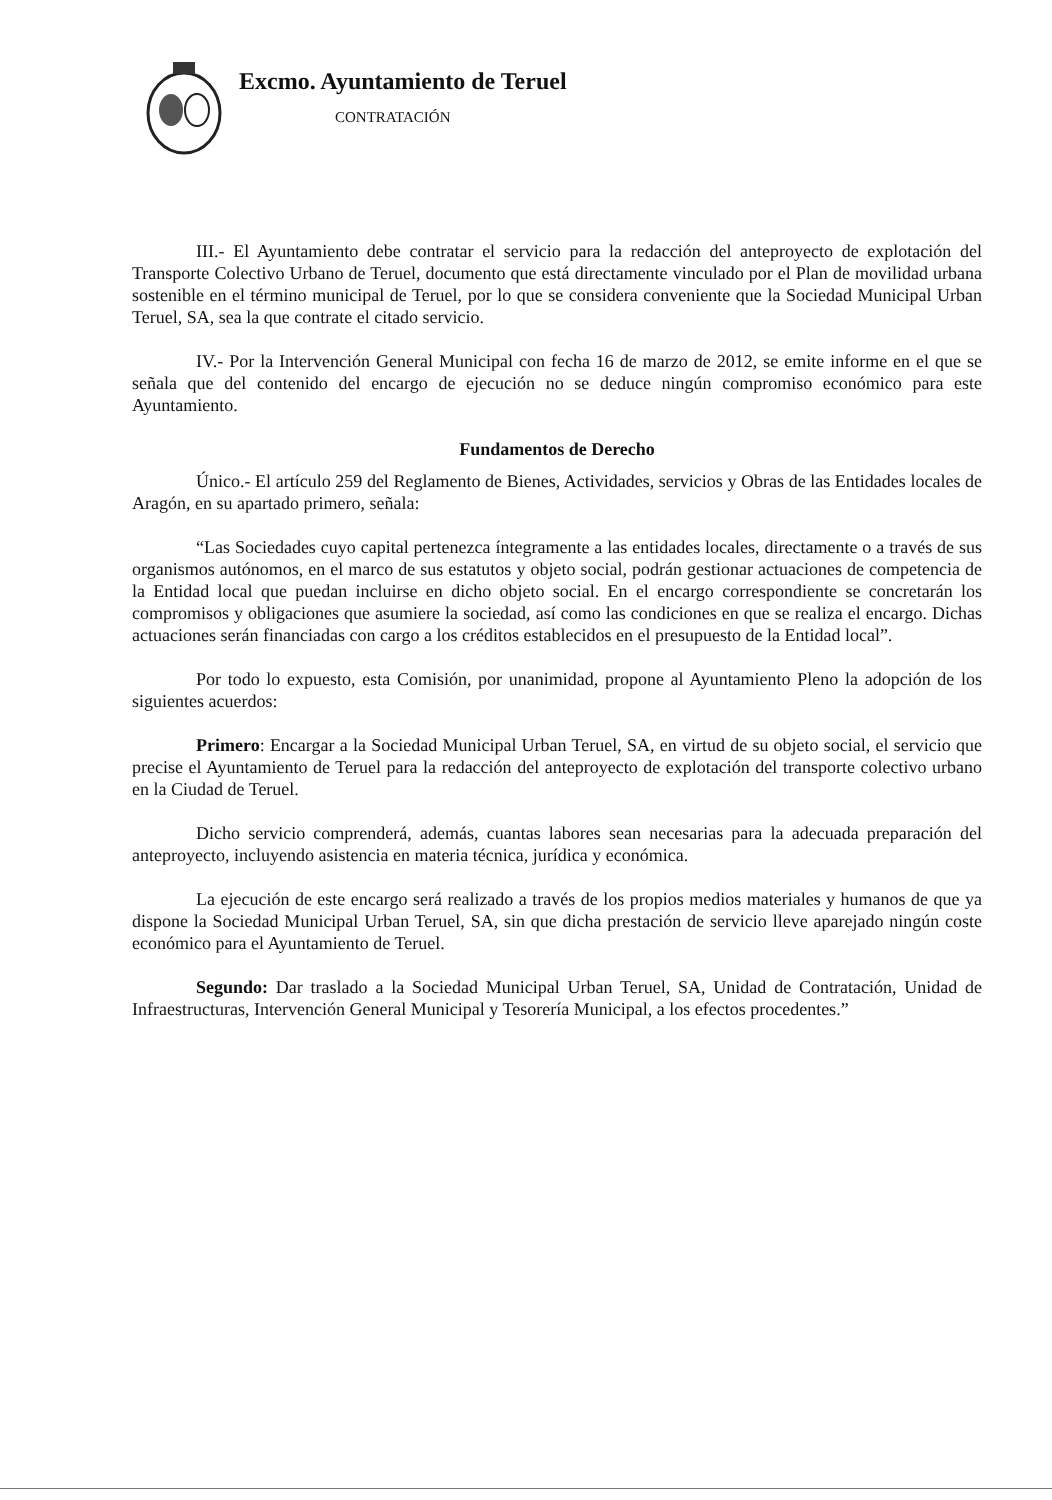Excmo. Ayuntamiento de Teruel
CONTRATACIÓN
III.- El Ayuntamiento debe contratar el servicio para la redacción del anteproyecto de explotación del Transporte Colectivo Urbano de Teruel, documento que está directamente vinculado por el Plan de movilidad urbana sostenible en el término municipal de Teruel, por lo que se considera conveniente que la Sociedad Municipal Urban Teruel, SA, sea la que contrate el citado servicio.
IV.- Por la Intervención General Municipal con fecha 16 de marzo de 2012, se emite informe en el que se señala que del contenido del encargo de ejecución no se deduce ningún compromiso económico para este Ayuntamiento.
Fundamentos de Derecho
Único.- El artículo 259 del Reglamento de Bienes, Actividades, servicios y Obras de las Entidades locales de Aragón, en su apartado primero, señala:
“Las Sociedades cuyo capital pertenezca íntegramente a las entidades locales, directamente o a través de sus organismos autónomos, en el marco de sus estatutos y objeto social, podrán gestionar actuaciones de competencia de la Entidad local que puedan incluirse en dicho objeto social. En el encargo correspondiente se concretarán los compromisos y obligaciones que asumiere la sociedad, así como las condiciones en que se realiza el encargo. Dichas actuaciones serán financiadas con cargo a los créditos establecidos en el presupuesto de la Entidad local”.
Por todo lo expuesto, esta Comisión, por unanimidad, propone al Ayuntamiento Pleno la adopción de los siguientes acuerdos:
Primero: Encargar a la Sociedad Municipal Urban Teruel, SA, en virtud de su objeto social, el servicio que precise el Ayuntamiento de Teruel para la redacción del anteproyecto de explotación del transporte colectivo urbano en la Ciudad de Teruel.
Dicho servicio comprenderá, además, cuantas labores sean necesarias para la adecuada preparación del anteproyecto, incluyendo asistencia en materia técnica, jurídica y económica.
La ejecución de este encargo será realizado a través de los propios medios materiales y humanos de que ya dispone la Sociedad Municipal Urban Teruel, SA, sin que dicha prestación de servicio lleve aparejado ningún coste económico para el Ayuntamiento de Teruel.
Segundo: Dar traslado a la Sociedad Municipal Urban Teruel, SA, Unidad de Contratación, Unidad de Infraestructuras, Intervención General Municipal y Tesorería Municipal, a los efectos procedentes.”